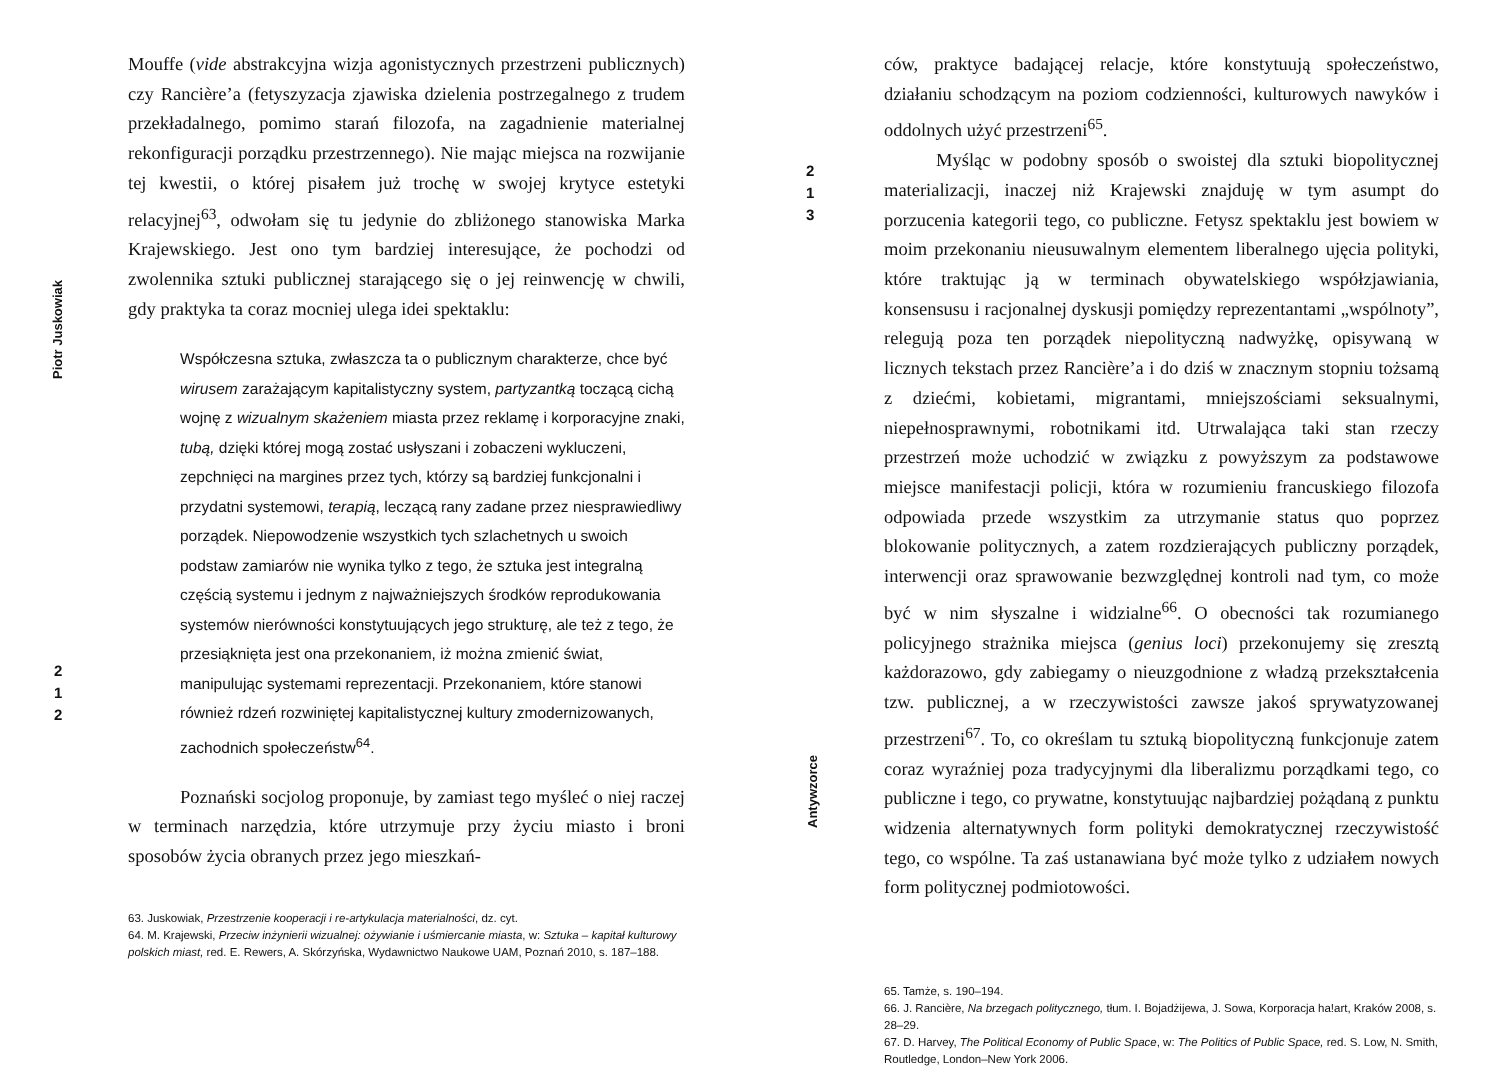Piotr Juskowiak
2
1
2
Mouffe (vide abstrakcyjna wizja agonistycznych przestrzeni publicznych) czy Rancière’a (fetyszyzacja zjawiska dzielenia postrzegalnego z trudem przekładalnego, pomimo starań filozofa, na zagadnienie materialnej rekonfiguracji porządku przestrzennego). Nie mając miejsca na rozwijanie tej kwestii, o której pisałem już trochę w swojej krytyce estetyki relacyjnej<sup>63</sup>, odwołam się tu jedynie do zbliżonego stanowiska Marka Krajewskiego. Jest ono tym bardziej interesujące, że pochodzi od zwolennika sztuki publicznej starającego się o jej reinwencję w chwili, gdy praktyka ta coraz mocniej ulega idei spektaklu:
Współczesna sztuka, zwłaszcza ta o publicznym charakterze, chce być wirusem zarażającym kapitalistyczny system, partyzantką toczącą cichą wojnę z wizualnym skażeniem miasta przez reklamę i korporacyjne znaki, tubą, dzięki której mogą zostać usłyszani i zobaczeni wykluczeni, zepchnięci na margines przez tych, którzy są bardziej funkcjonalni i przydatni systemowi, terapią, leczącą rany zadane przez niesprawiedliwy porządek. Niepowodzenie wszystkich tych szlachetnych u swoich podstaw zamiarów nie wynika tylko z tego, że sztuka jest integralną częścią systemu i jednym z najważniejszych środków reprodukowania systemów nierówności konstytuujących jego strukturę, ale też z tego, że przesiąknięta jest ona przekonaniem, iż można zmienić świat, manipulując systemami reprezentacji. Przekonaniem, które stanowi również rdzeń rozwiniętej kapitalistycznej kultury zmodernizowanych, zachodnich społeczeństw<sup>64</sup>.
Poznański socjolog proponuje, by zamiast tego myśleć o niej raczej w terminach narzędzia, które utrzymuje przy życiu miasto i broni sposobów życia obranych przez jego mieszkań-
63. Juskowiak, Przestrzenie kooperacji i re-artykulacja materialności, dz. cyt.
64. M. Krajewski, Przeciw inżynierii wizualnej: ożywianie i uśmiercanie miasta, w: Sztuka – kapitał kulturowy polskich miast, red. E. Rewers, A. Skórzyńska, Wydawnictwo Naukowe UAM, Poznań 2010, s. 187–188.
2
1
3
Antywzorce
ców, praktyce badającej relacje, które konstytuują społeczeństwo, działaniu schodzącym na poziom codzienności, kulturowych nawyków i oddolnych użyć przestrzeni<sup>65</sup>.
Myśląc w podobny sposób o swoistej dla sztuki biopolitycznej materializacji, inaczej niż Krajewski znajduję w tym asumpt do porzucenia kategorii tego, co publiczne. Fetysz spektaklu jest bowiem w moim przekonaniu nieusuwalnym elementem liberalnego ujęcia polityki, które traktując ją w terminach obywatelskiego współzjawiania, konsensusu i racjonalnej dyskusji pomiędzy reprezentantami „wspólnoty”, relegują poza ten porządek niepolityczną nadwyżkę, opisywaną w licznych tekstach przez Rancière’a i do dziś w znacznym stopniu tożsamą z dziećmi, kobietami, migrantami, mniejszościami seksualnymi, niepełnosprawnymi, robotnikami itd. Utrwalająca taki stan rzeczy przestrzeń może uchodzić w związku z powyższym za podstawowe miejsce manifestacji policji, która w rozumieniu francuskiego filozofa odpowiada przede wszystkim za utrzymanie status quo poprzez blokowanie politycznych, a zatem rozdzierających publiczny porządek, interwencji oraz sprawowanie bezwzględnej kontroli nad tym, co może być w nim słyszalne i widzialne<sup>66</sup>. O obecności tak rozumianego policyjnego strażnika miejsca (genius loci) przekonujemy się zresztą każdorazowo, gdy zabiegamy o nieuzgodnione z władzą przekształcenia tzw. publicznej, a w rzeczywistości zawsze jakoś sprywatyzowanej przestrzeni<sup>67</sup>. To, co określam tu sztuką biopolityczną funkcjonuje zatem coraz wyraźniej poza tradycyjnymi dla liberalizmu porządkami tego, co publiczne i tego, co prywatne, konstytuując najbardziej pożądaną z punktu widzenia alternatywnych form polityki demokratycznej rzeczywistość tego, co wspólne. Ta zaś ustanawiana być może tylko z udziałem nowych form politycznej podmiotowości.
65. Tamże, s. 190–194.
66. J. Rancière, Na brzegach politycznego, tłum. I. Bojadżijewa, J. Sowa, Korporacja ha!art, Kraków 2008, s. 28–29.
67. D. Harvey, The Political Economy of Public Space, w: The Politics of Public Space, red. S. Low, N. Smith, Routledge, London–New York 2006.